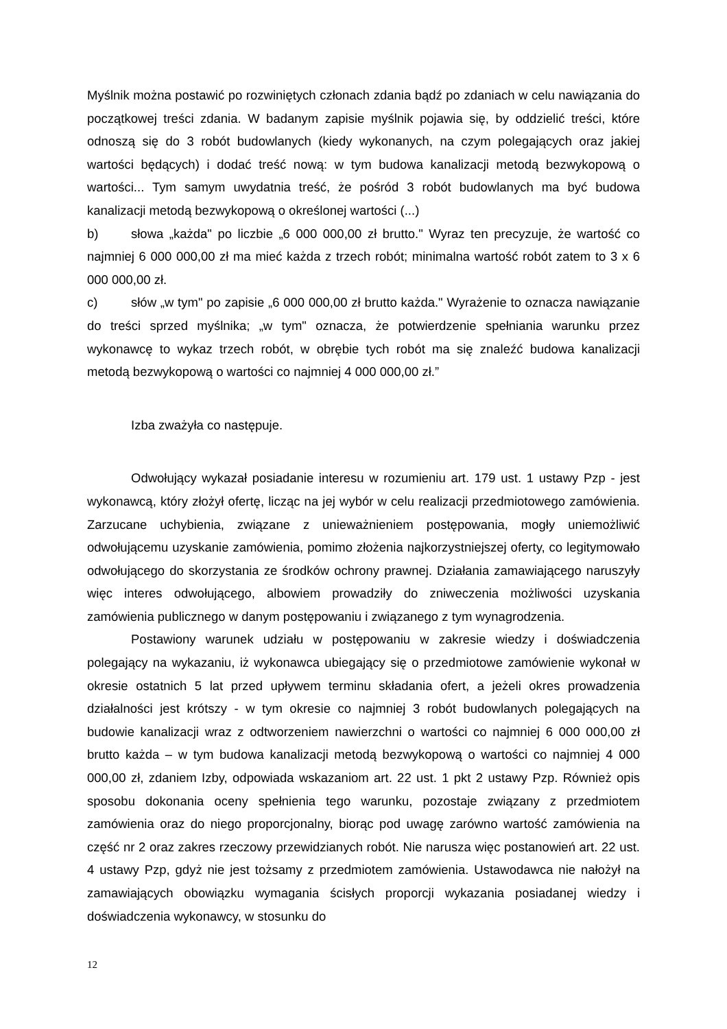Myślnik można postawić po rozwiniętych członach zdania bądź po zdaniach w celu nawiązania do początkowej treści zdania. W badanym zapisie myślnik pojawia się, by oddzielić treści, które odnoszą się do 3 robót budowlanych (kiedy wykonanych, na czym polegających oraz jakiej wartości będących) i dodać treść nową: w tym budowa kanalizacji metodą bezwykopową o wartości... Tym samym uwydatnia treść, że pośród 3 robót budowlanych ma być budowa kanalizacji metodą bezwykopową o określonej wartości (...)
b) słowa „każda" po liczbie „6 000 000,00 zł brutto." Wyraz ten precyzuje, że wartość co najmniej 6 000 000,00 zł ma mieć każda z trzech robót; minimalna wartość robót zatem to 3 x 6 000 000,00 zł.
c) słów „w tym" po zapisie „6 000 000,00 zł brutto każda." Wyrażenie to oznacza nawiązanie do treści sprzed myślnika; „w tym" oznacza, że potwierdzenie spełniania warunku przez wykonawcę to wykaz trzech robót, w obrębie tych robót ma się znaleźć budowa kanalizacji metodą bezwykopową o wartości co najmniej 4 000 000,00 zł.”
Izba zważyła co następuje.
Odwołujący wykazał posiadanie interesu w rozumieniu art. 179 ust. 1 ustawy Pzp - jest wykonawcą, który złożył ofertę, licząc na jej wybór w celu realizacji przedmiotowego zamówienia. Zarzucane uchybienia, związane z unieważnieniem postępowania, mogły uniemożliwić odwołującemu uzyskanie zamówienia, pomimo złożenia najkorzystniejszej oferty, co legitymowało odwołującego do skorzystania ze środków ochrony prawnej. Działania zamawiającego naruszyły więc interes odwołującego, albowiem prowadziły do zniweczenia możliwości uzyskania zamówienia publicznego w danym postępowaniu i związanego z tym wynagrodzenia.
Postawiony warunek udziału w postępowaniu w zakresie wiedzy i doświadczenia polegający na wykazaniu, iż wykonawca ubiegający się o przedmiotowe zamówienie wykonał w okresie ostatnich 5 lat przed upływem terminu składania ofert, a jeżeli okres prowadzenia działalności jest krótszy - w tym okresie co najmniej 3 robót budowlanych polegających na budowie kanalizacji wraz z odtworzeniem nawierzchni o wartości co najmniej 6 000 000,00 zł brutto każda – w tym budowa kanalizacji metodą bezwykopową o wartości co najmniej 4 000 000,00 zł, zdaniem Izby, odpowiada wskazaniom art. 22 ust. 1 pkt 2 ustawy Pzp. Również opis sposobu dokonania oceny spełnienia tego warunku, pozostaje związany z przedmiotem zamówienia oraz do niego proporcjonalny, biorąc pod uwagę zarówno wartość zamówienia na część nr 2 oraz zakres rzeczowy przewidzianych robót. Nie narusza więc postanowień art. 22 ust. 4 ustawy Pzp, gdyż nie jest tożsamy z przedmiotem zamówienia. Ustawodawca nie nałożył na zamawiających obowiązku wymagania ścisłych proporcji wykazania posiadanej wiedzy i doświadczenia wykonawcy, w stosunku do
12